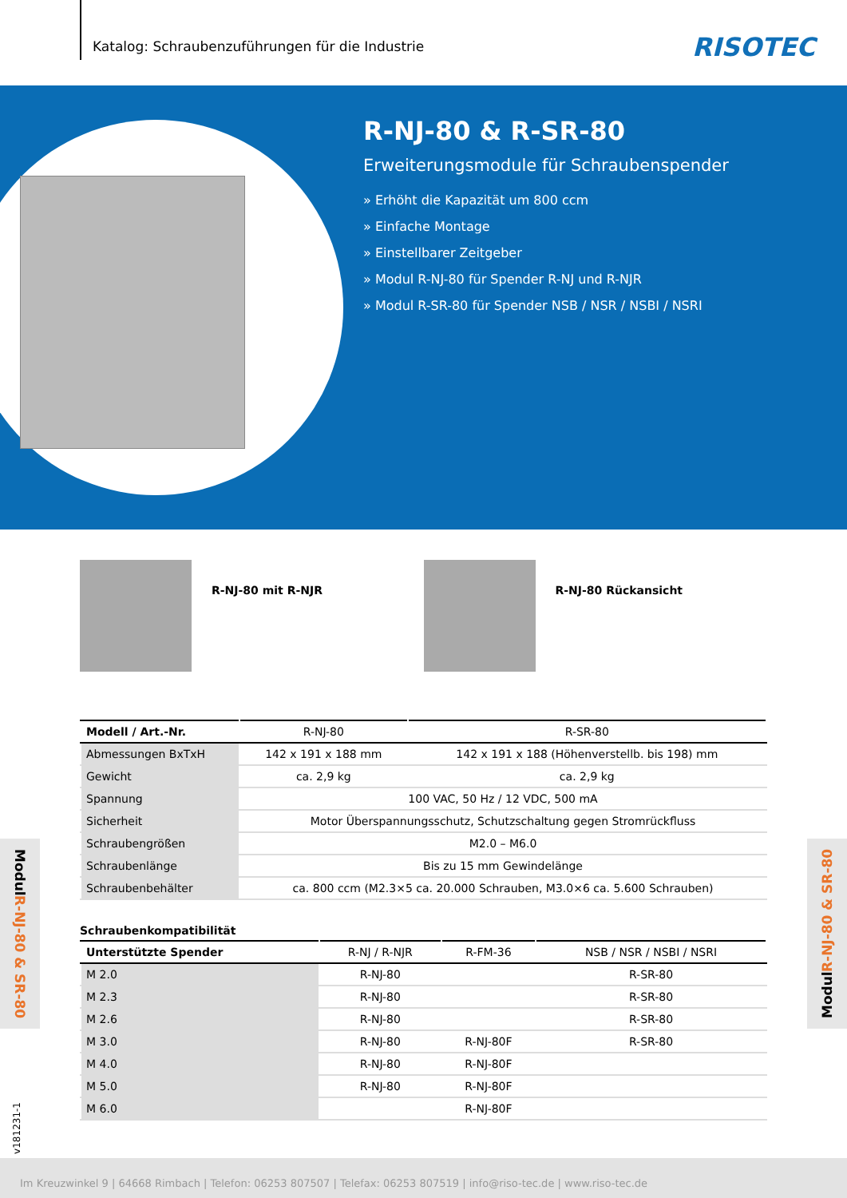Katalog: Schraubenzuführungen für die Industrie
RISOTEC
R-NJ-80 & R-SR-80
Erweiterungsmodule für Schraubenspender
» Erhöht die Kapazität um 800 ccm
» Einfache Montage
» Einstellbarer Zeitgeber
» Modul R-NJ-80 für Spender R-NJ und R-NJR
» Modul R-SR-80 für Spender NSB / NSR / NSBI / NSRI
R-NJ-80 mit R-NJR R-NJ-80 Rückansicht
| Modell / Art.-Nr. | R-NJ-80 | R-SR-80 |
| --- | --- | --- |
| Abmessungen BxTxH | 142 x 191 x 188 mm | 142 x 191 x 188 (Höhenverstellb. bis 198) mm |
| Gewicht | ca. 2,9 kg | ca. 2,9 kg |
| Spannung | 100 VAC, 50 Hz / 12 VDC, 500 mA | |
| Sicherheit | Motor Überspannungsschutz, Schutzschaltung gegen Stromrückfluss | |
| Schraubengrößen | M2.0 – M6.0 | |
| Schraubenlänge | Bis zu 15 mm Gewindelänge | |
| Schraubenbehälter | ca. 800 ccm (M2.3×5 ca. 20.000 Schrauben, M3.0×6 ca. 5.600 Schrauben) | |
Schraubenkompatibilität
| Unterstützte Spender | R-NJ / R-NJR | R-FM-36 | NSB / NSR / NSBI / NSRI |
| --- | --- | --- | --- |
| M 2.0 | R-NJ-80 | | R-SR-80 |
| M 2.3 | R-NJ-80 | | R-SR-80 |
| M 2.6 | R-NJ-80 | | R-SR-80 |
| M 3.0 | R-NJ-80 | R-NJ-80F | R-SR-80 |
| M 4.0 | R-NJ-80 | R-NJ-80F | |
| M 5.0 | R-NJ-80 | R-NJ-80F | |
| M 6.0 | | R-NJ-80F | |
Modul R-NJ-80 & SR-80
Modul R-NJ-80 & SR-80
v181231-1
Im Kreuzwinkel 9 | 64668 Rimbach | Telefon: 06253 807507 | Telefax: 06253 807519 | info@riso-tec.de | www.riso-tec.de